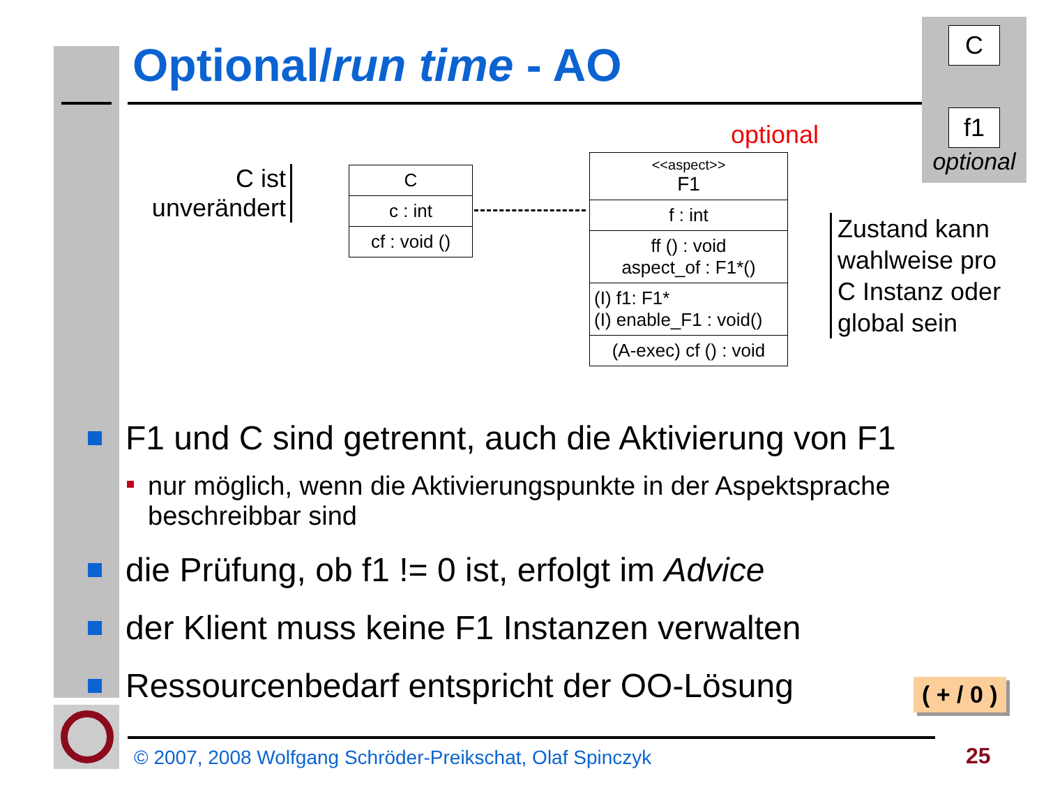Optional/run time - AO
C
f1
optional
C ist
unverändert
C
c : int
cf : void ()
optional
<<aspect>>
F1
f : int
ff () : void
aspect_of : F1*()
(I) f1: F1*
(I) enable_F1 : void()
(A-exec) cf () : void
Zustand kann
wahlweise pro
C Instanz oder
global sein
F1 und C sind getrennt, auch die Aktivierung von F1
nur möglich, wenn die Aktivierungspunkte in der Aspektsprache beschreibbar sind
die Prüfung, ob f1 != 0 ist, erfolgt im Advice
der Klient muss keine F1 Instanzen verwalten
Ressourcenbedarf entspricht der OO-Lösung
( + / 0 )
© 2007, 2008 Wolfgang Schröder-Preikschat, Olaf Spinczyk
25